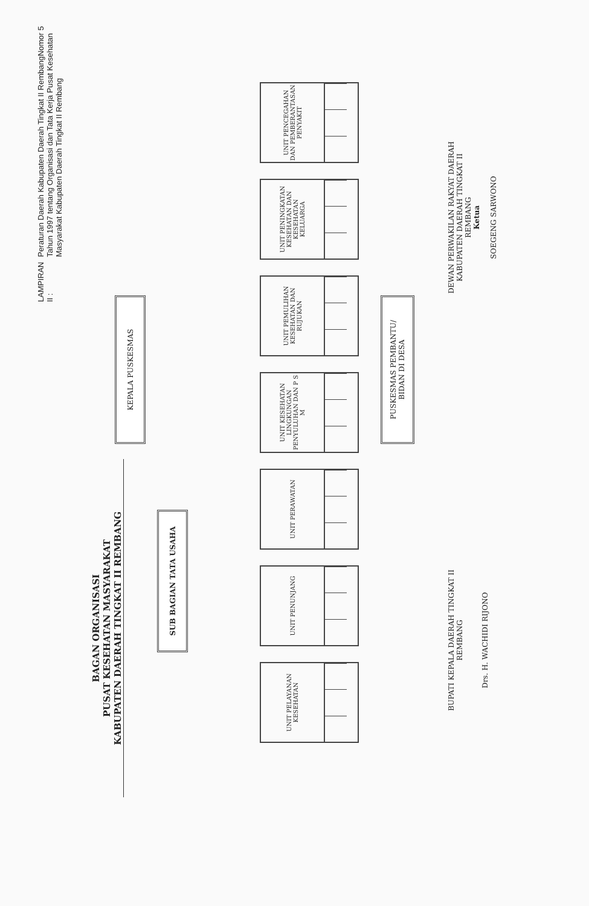LAMPIRAN II :
Peraturan Daerah Kabupaten Daerah Tingkat II RembangNomor 5 Tahun 1997 tentang Organisasi dan Tata Kerja Pusat Kesehatan Masyarakat Kabupaten Daerah Tingkat II Rembang
BAGAN ORGANISASI
PUSAT KESEHATAN MASYARAKAT
KABUPATEN DAERAH TINGKAT II REMBANG
KEPALA PUSKESMAS
SUB BAGIAN TATA USAHA
PUSKESMAS PEMBANTU/
BIDAN DI DESA
UNIT PENCEGAHAN DAN PEMBERANTASAN PENYAKIT
UNIT PENINGKATAN KESEHATAN DAN KESEHATAN KELUARGA
UNIT PEMULIHAN KESEHATAN DAN RUJUKAN
UNIT KESEHATAN LINGKUNGAN PENYULUHAN DAN P S M
UNIT PERAWATAN
UNIT PENUNJANG
UNIT PELAYANAN KESEHATAN
DEWAN PERWAKILAN RAKYAT DAERAH
KABUPATEN DAERAH TINGKAT II
REMBANG
Ketua
SOEGENG SARWONO
BUPATI KEPALA DAERAH TINGKAT II
REMBANG
Drs. H. WACHIDI RIJONO